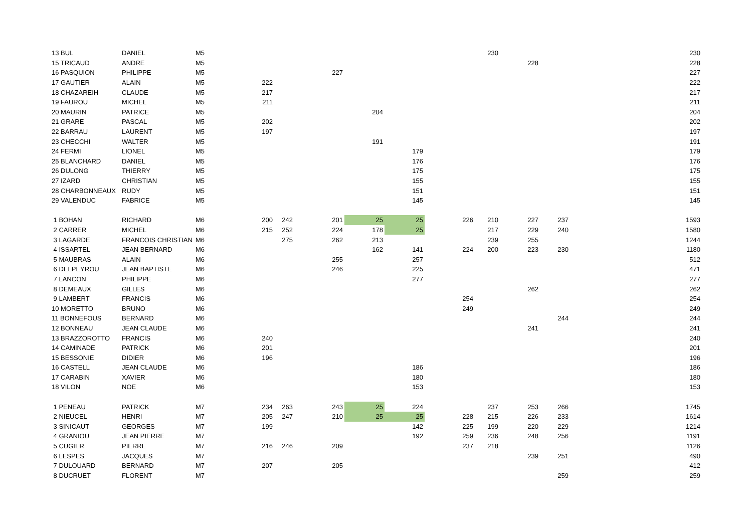| 13 BUL | DANIEL | M5 | | | | | | | 230 | | | | 230 |
| 15 TRICAUD | ANDRE | M5 | | | | | | | | 228 | | | 228 |
| 16 PASQUION | PHILIPPE | M5 | | | 227 | | | | | | | | 227 |
| 17 GAUTIER | ALAIN | M5 | 222 | | | | | | | | | | 222 |
| 18 CHAZAREIH | CLAUDE | M5 | 217 | | | | | | | | | | 217 |
| 19 FAUROU | MICHEL | M5 | 211 | | | | | | | | | | 211 |
| 20 MAURIN | PATRICE | M5 | | | | 204 | | | | | | | 204 |
| 21 GRARE | PASCAL | M5 | 202 | | | | | | | | | | 202 |
| 22 BARRAU | LAURENT | M5 | 197 | | | | | | | | | | 197 |
| 23 CHECCHI | WALTER | M5 | | | | 191 | | | | | | | 191 |
| 24 FERMI | LIONEL | M5 | | | | | 179 | | | | | | 179 |
| 25 BLANCHARD | DANIEL | M5 | | | | | 176 | | | | | | 176 |
| 26 DULONG | THIERRY | M5 | | | | | 175 | | | | | | 175 |
| 27 IZARD | CHRISTIAN | M5 | | | | | 155 | | | | | | 155 |
| 28 CHARBONNEAUX | RUDY | M5 | | | | | 151 | | | | | | 151 |
| 29 VALENDUC | FABRICE | M5 | | | | | 145 | | | | | | 145 |
| 1 BOHAN | RICHARD | M6 | 200 | 242 | 201 | 25 | 25 | 226 | 210 | 227 | 237 | | 1593 |
| 2 CARRER | MICHEL | M6 | 215 | 252 | 224 | 178 | 25 | | 217 | 229 | 240 | | 1580 |
| 3 LAGARDE | FRANCOIS CHRISTIAN | M6 | | 275 | 262 | 213 | | | 239 | 255 | | | 1244 |
| 4 ISSARTEL | JEAN BERNARD | M6 | | | | 162 | 141 | 224 | 200 | 223 | 230 | | 1180 |
| 5 MAUBRAS | ALAIN | M6 | | | 255 | | 257 | | | | | | 512 |
| 6 DELPEYROU | JEAN BAPTISTE | M6 | | | 246 | | 225 | | | | | | 471 |
| 7 LANCON | PHILIPPE | M6 | | | | | 277 | | | | | | 277 |
| 8 DEMEAUX | GILLES | M6 | | | | | | | | 262 | | | 262 |
| 9 LAMBERT | FRANCIS | M6 | | | | | | 254 | | | | | 254 |
| 10 MORETTO | BRUNO | M6 | | | | | | 249 | | | | | 249 |
| 11 BONNEFOUS | BERNARD | M6 | | | | | | | | | 244 | | 244 |
| 12 BONNEAU | JEAN CLAUDE | M6 | | | | | | | | 241 | | | 241 |
| 13 BRAZZOROTTO | FRANCIS | M6 | 240 | | | | | | | | | | 240 |
| 14 CAMINADE | PATRICK | M6 | 201 | | | | | | | | | | 201 |
| 15 BESSONIE | DIDIER | M6 | 196 | | | | | | | | | | 196 |
| 16 CASTELL | JEAN CLAUDE | M6 | | | | | 186 | | | | | | 186 |
| 17 CARABIN | XAVIER | M6 | | | | | 180 | | | | | | 180 |
| 18 VILON | NOE | M6 | | | | | 153 | | | | | | 153 |
| 1 PENEAU | PATRICK | M7 | 234 | 263 | 243 | 25 | 224 | | 237 | 253 | 266 | | 1745 |
| 2 NIEUCEL | HENRI | M7 | 205 | 247 | 210 | 25 | 25 | 228 | 215 | 226 | 233 | | 1614 |
| 3 SINICAUT | GEORGES | M7 | 199 | | | | 142 | 225 | 199 | 220 | 229 | | 1214 |
| 4 GRANIOU | JEAN PIERRE | M7 | | | | | 192 | 259 | 236 | 248 | 256 | | 1191 |
| 5 CUGIER | PIERRE | M7 | 216 | 246 | 209 | | | 237 | 218 | | | | 1126 |
| 6 LESPES | JACQUES | M7 | | | | | | | | 239 | 251 | | 490 |
| 7 DULOUARD | BERNARD | M7 | 207 | | 205 | | | | | | | | 412 |
| 8 DUCRUET | FLORENT | M7 | | | | | | | | | 259 | | 259 |